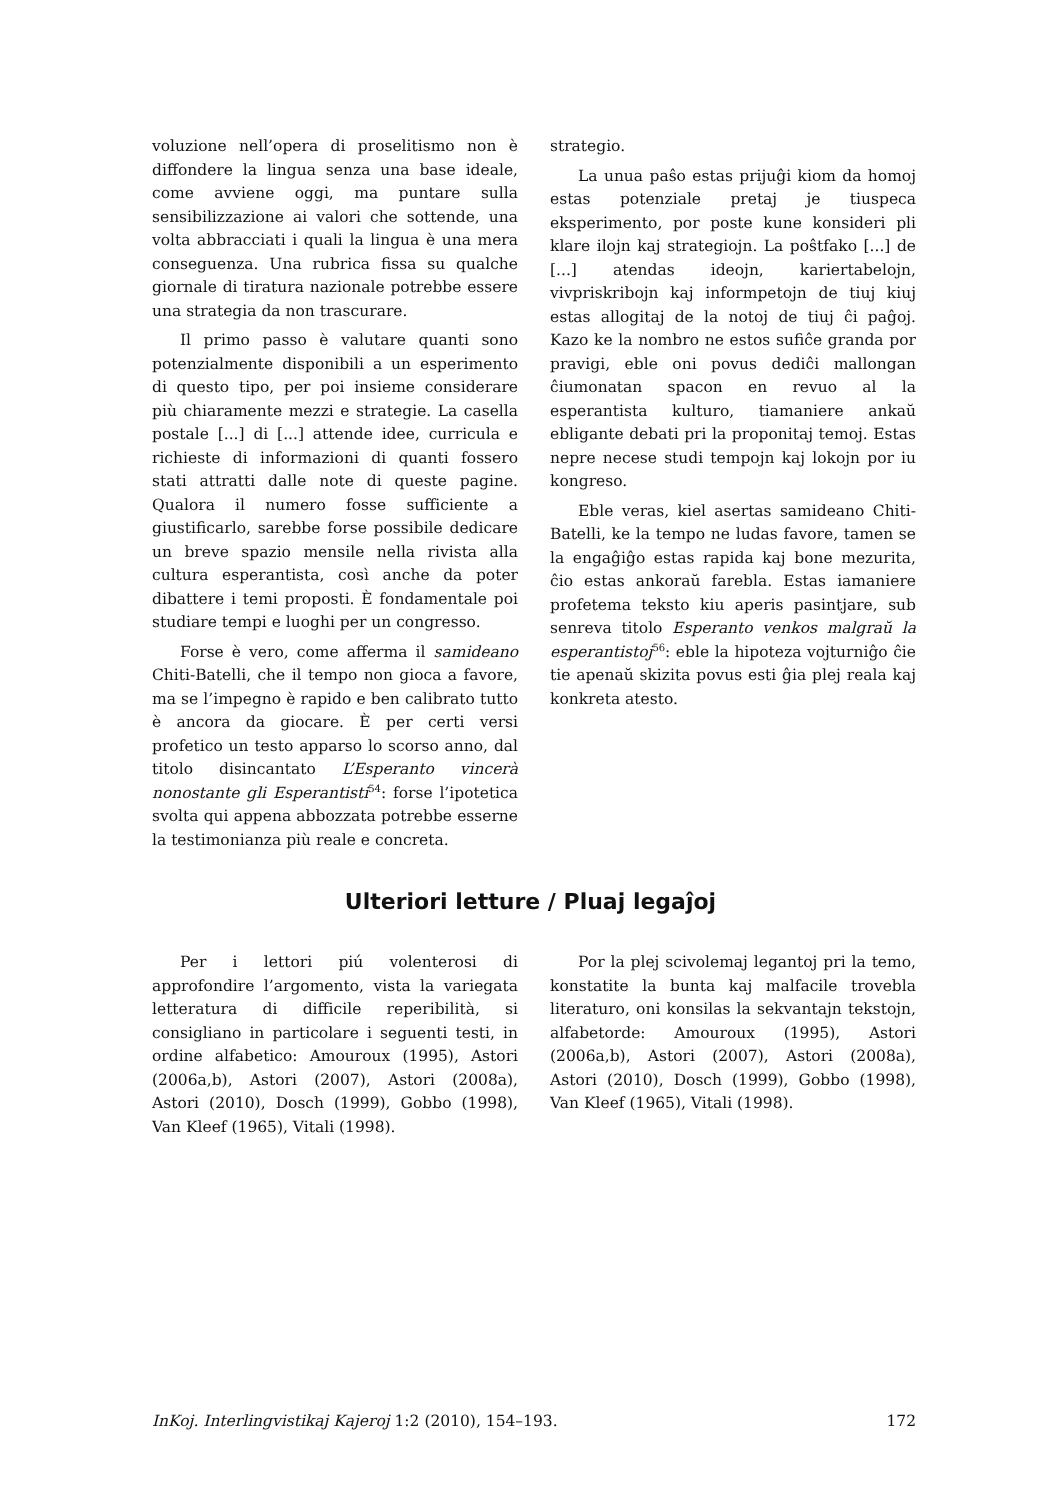voluzione nell’opera di proselitismo non è diffondere la lingua senza una base ideale, come avviene oggi, ma puntare sulla sensibilizzazione ai valori che sottende, una volta abbracciati i quali la lingua è una mera conseguenza. Una rubrica fissa su qualche giornale di tiratura nazionale potrebbe essere una strategia da non trascurare.
Il primo passo è valutare quanti sono potenzialmente disponibili a un esperimento di questo tipo, per poi insieme considerare più chiaramente mezzi e strategie. La casella postale [...] di [...] attende idee, curricula e richieste di informazioni di quanti fossero stati attratti dalle note di queste pagine. Qualora il numero fosse sufficiente a giustificarlo, sarebbe forse possibile dedicare un breve spazio mensile nella rivista alla cultura esperantista, così anche da poter dibattere i temi proposti. È fondamentale poi studiare tempi e luoghi per un congresso.
Forse è vero, come afferma il samideano Chiti-Batelli, che il tempo non gioca a favore, ma se l’impegno è rapido e ben calibrato tutto è ancora da giocare. È per certi versi profetico un testo apparso lo scorso anno, dal titolo disincantato L’Esperanto vincerà nonostante gli Esperantisti<sup>54</sup>: forse l’ipotetica svolta qui appena abbozzata potrebbe esserne la testimonianza più reale e concreta.
strategio.
La unua paŝo estas prijuĝi kiom da homoj estas potenziale pretaj je tiuspeca eksperimento, por poste kune konsideri pli klare ilojn kaj strategiojn. La poŝtfako [...] de [...] atendas ideojn, kariertabelojn, vivpriskribojn kaj informpetojn de tiuj kiuj estas allogitaj de la notoj de tiuj ĉi paĝoj. Kazo ke la nombro ne estos sufiĉe granda por pravigi, eble oni povus dediĉi mallongan ĉiumonatan spacon en revuo al la esperantista kulturo, tiamaniere ankaŭ ebligante debati pri la proponitaj temoj. Estas nepre necese studi tempojn kaj lokojn por iu kongreso.
Eble veras, kiel asertas samideano Chiti-Batelli, ke la tempo ne ludas favore, tamen se la engaĝiĝo estas rapida kaj bone mezurita, ĉio estas ankoraŭ farebla. Estas iamaniere profetema teksto kiu aperis pasintjare, sub senreva titolo Esperanto venkos malgraŭ la esperantistoj<sup>56</sup>: eble la hipoteza vojturniĝo ĉie tie apenaŭ skizita povus esti ĝia plej reala kaj konkreta atesto.
Ulteriori letture / Pluaj legaĵoj
Per i lettori piú volenterosi di approfondire l’argomento, vista la variegata letteratura di difficile reperibilità, si consigliano in particolare i seguenti testi, in ordine alfabetico: Amouroux (1995), Astori (2006a,b), Astori (2007), Astori (2008a), Astori (2010), Dosch (1999), Gobbo (1998), Van Kleef (1965), Vitali (1998).
Por la plej scivolemaj legantoj pri la temo, konstatite la bunta kaj malfacile trovebla literaturo, oni konsilas la sekvantajn tekstojn, alfabetorde: Amouroux (1995), Astori (2006a,b), Astori (2007), Astori (2008a), Astori (2010), Dosch (1999), Gobbo (1998), Van Kleef (1965), Vitali (1998).
InKoj. Interlingvistikaj Kajeroj 1:2 (2010), 154–193. 172